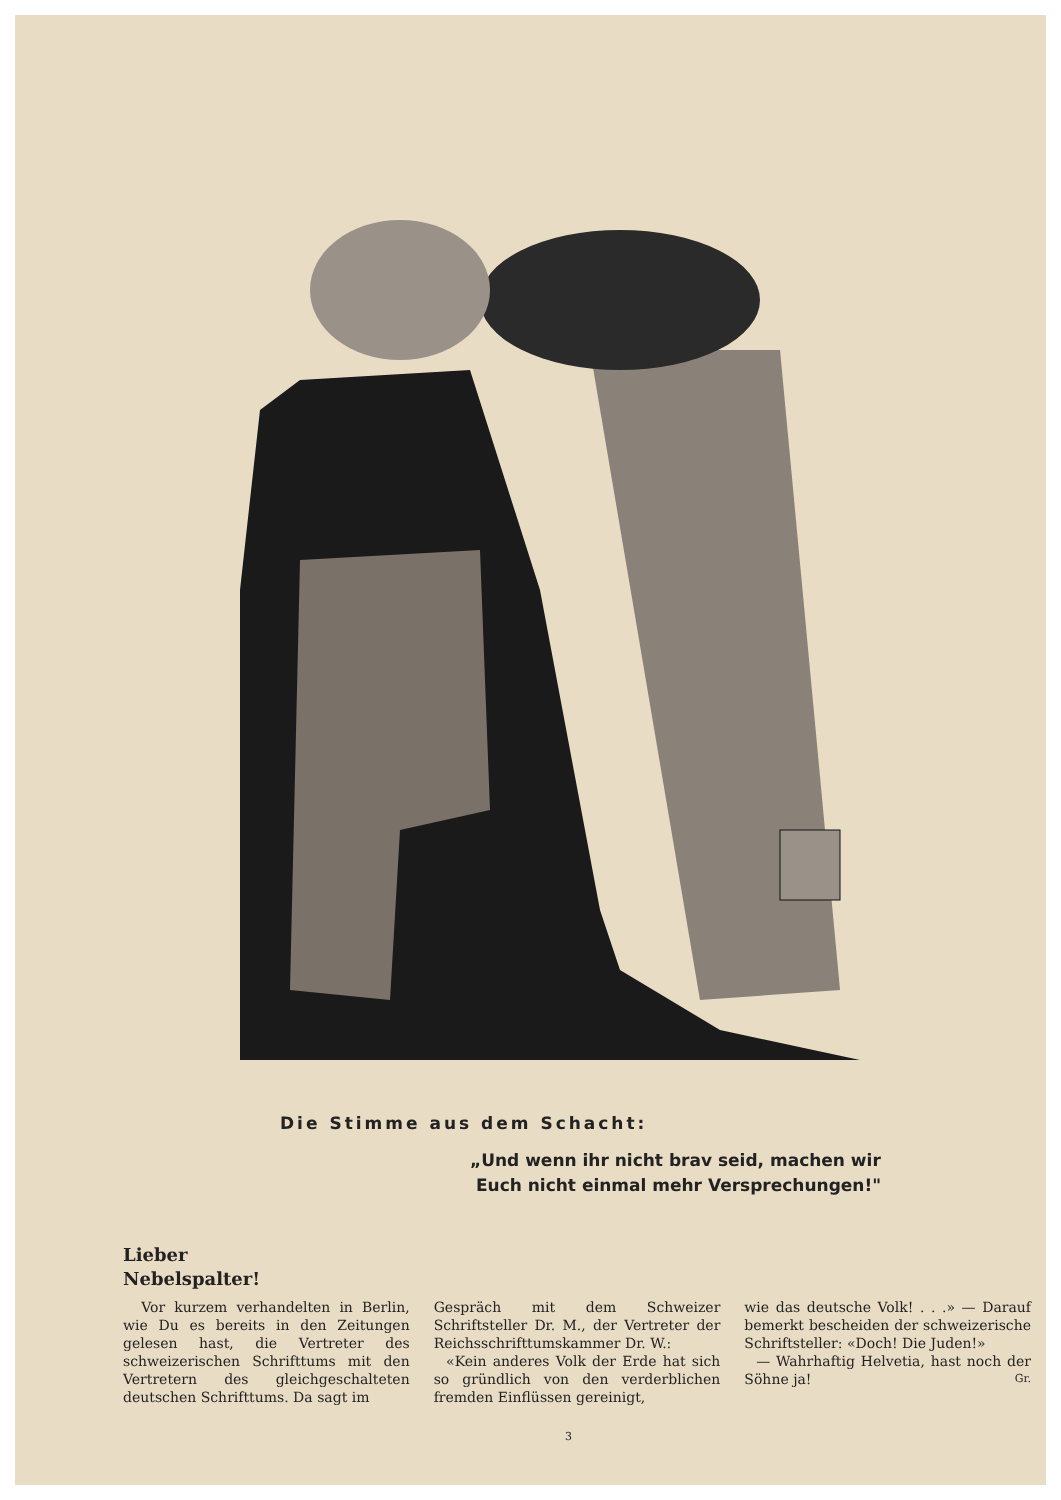Die Stimme aus dem Schacht:
„Und wenn ihr nicht brav seid, machen wir
Euch nicht einmal mehr Versprechungen!"
Lieber
Nebelspalter!
Vor kurzem verhandelten in Berlin, wie Du es bereits in den Zeitungen gelesen hast, die Vertreter des schweizerischen Schrifttums mit den Vertretern des gleichgeschalteten deutschen Schrifttums. Da sagt im
Gespräch mit dem Schweizer Schriftsteller Dr. M., der Vertreter der Reichsschrifttumskammer Dr. W.:
«Kein anderes Volk der Erde hat sich so gründlich von den verderblichen fremden Einflüssen gereinigt,
wie das deutsche Volk! . . .» — Darauf bemerkt bescheiden der schweizerische Schriftsteller: «Doch! Die Juden!»
— Wahrhaftig Helvetia, hast noch der Söhne ja! Gr.
3